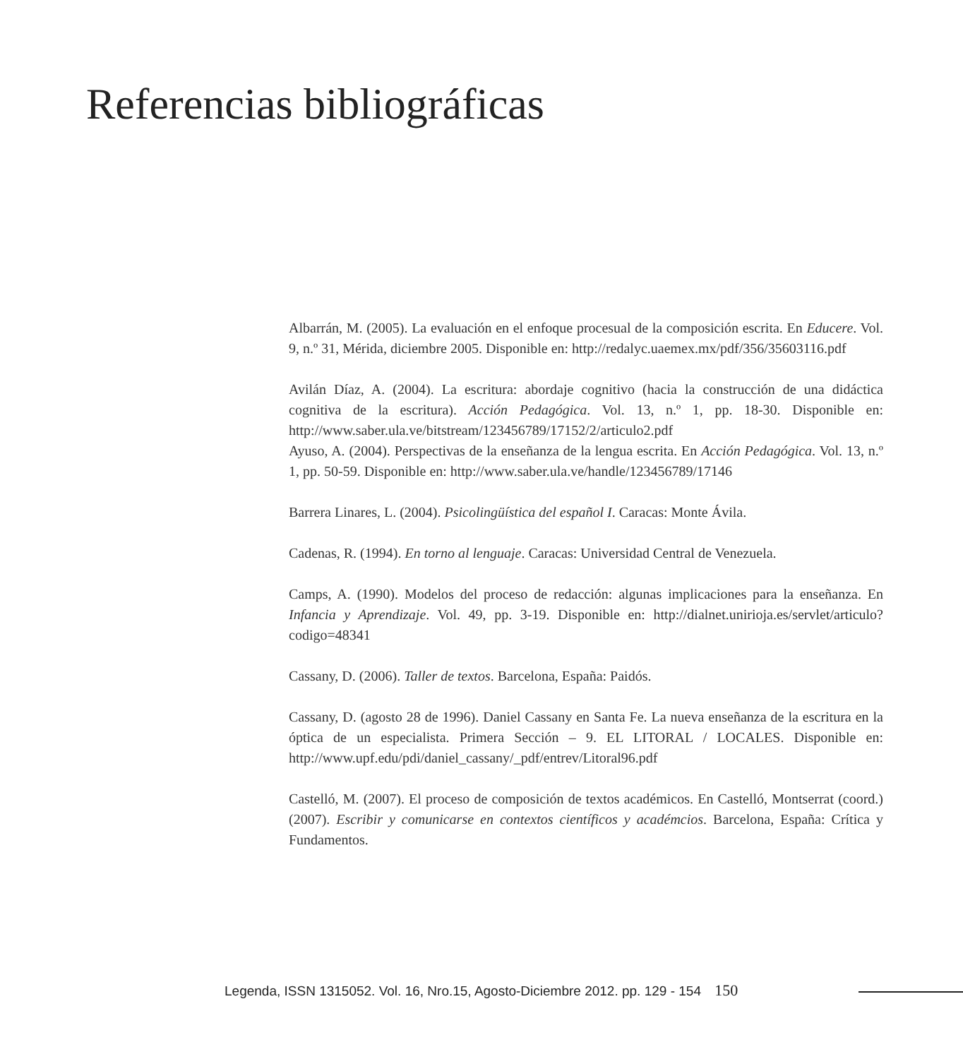Referencias bibliográficas
Albarrán, M. (2005). La evaluación en el enfoque procesual de la composición escrita. En Educere. Vol. 9, n.º 31, Mérida, diciembre 2005. Disponible en: http://redalyc.uaemex.mx/pdf/356/35603116.pdf
Avilán Díaz, A. (2004). La escritura: abordaje cognitivo (hacia la construcción de una didáctica cognitiva de la escritura). Acción Pedagógica. Vol. 13, n.º 1, pp. 18-30. Disponible en: http://www.saber.ula.ve/bitstream/123456789/17152/2/articulo2.pdf
Ayuso, A. (2004). Perspectivas de la enseñanza de la lengua escrita. En Acción Pedagógica. Vol. 13, n.º 1, pp. 50-59. Disponible en: http://www.saber.ula.ve/handle/123456789/17146
Barrera Linares, L. (2004). Psicolingüística del español I. Caracas: Monte Ávila.
Cadenas, R. (1994). En torno al lenguaje. Caracas: Universidad Central de Venezuela.
Camps, A. (1990). Modelos del proceso de redacción: algunas implicaciones para la enseñanza. En Infancia y Aprendizaje. Vol. 49, pp. 3-19. Disponible en: http://dialnet.unirioja.es/servlet/articulo?codigo=48341
Cassany, D. (2006). Taller de textos. Barcelona, España: Paidós.
Cassany, D. (agosto 28 de 1996). Daniel Cassany en Santa Fe. La nueva enseñanza de la escritura en la óptica de un especialista. Primera Sección – 9. EL LITORAL / LOCALES. Disponible en: http://www.upf.edu/pdi/daniel_cassany/_pdf/entrev/Litoral96.pdf
Castelló, M. (2007). El proceso de composición de textos académicos. En Castelló, Montserrat (coord.) (2007). Escribir y comunicarse en contextos científicos y académcios. Barcelona, España: Crítica y Fundamentos.
Legenda, ISSN 1315052. Vol. 16, Nro.15, Agosto-Diciembre 2012. pp. 129 - 154 150